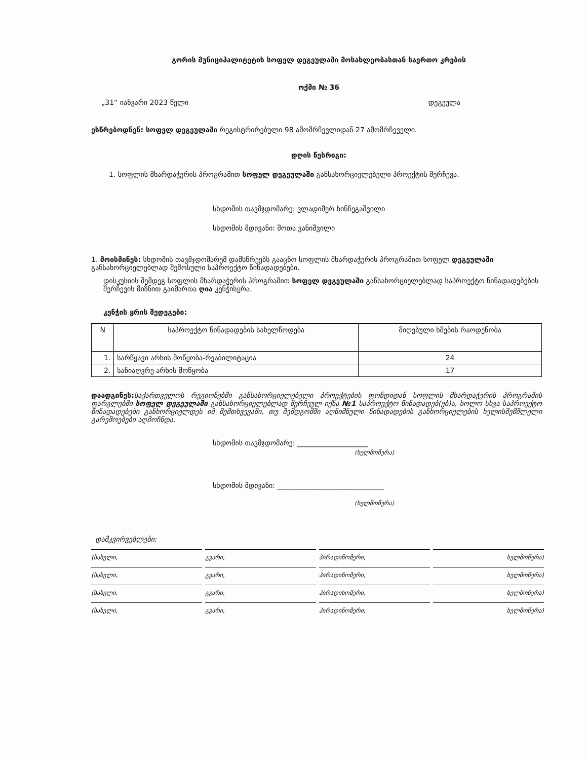გორის მუნიციპალიტეტის სოფელ დეგეულაში მოსახლეობასთან საერთო კრების
ოქმი № 36
„31“ იანვარი 2023 წელი დეგეულა
ესწრებოდნენ: სოფელ დეგეულაში რეგისტრირებული 98 ამომრჩევლიდან 27 ამომრჩეველი.
დღის წესრიგი:
1. სოფლის მხარდაჭერის პროგრამით სოფელ დეგეულაში განსახორციელებელი პროექტის შერჩევა.
სხდომის თავმჯდომარე: ვლადიმერ ხინჩეგაშვილი
სხდომის მდივანი: შოთა ვანიშვილი
1. მოისმინეს: სხდომის თავმჯდომარემ დამსწრეებს გააცნო სოფლის მხარდაჭერის პროგრამით სოფელ დეგეულაში განსახორციელებლად შემოსული საპროექტო წინადადებები.
დისკუსიის შემდეგ სოფლის მხარდაჭერის პროგრამით სოფელ დეგეულაში განსახორციელებლად საპროექტო წინადადებების შერჩევის მიზნით გაიმართა ღია კენჭისყრა.
კენჭის ყრის შედეგები:
| N | საპროექტო წინადადების სახელწოდება | მიღებული ხმების რაოდენობა |
| --- | --- | --- |
| 1. | სარწყავი არხის მოწყობა-რეაბილიტაცია | 24 |
| 2. | სანიაღვრე არხის მოწყობა | 17 |
დაადგინეს: საქართველოს რეგიონებში განსახორციელებელი პროექტების ფონდიდან სოფლის მხარდაჭერის პროგრამის ფარგლებში სოფელ დეგეულაში განსახორციელებლად შერჩეულ იქნა №1 საპროექტო წინადადებ(ებ)ა, ხოლო სხვა საპროექტო წინადადებები განხორციელდეს იმ შემთხვევაში, თუ შემდგომში აღნიშნული წინადადების განხორციელების ხელისშემშლელი გარემოებები აღმოჩნდა.
სხდომის თავმჯდომარე: ____________________
(ხელმოწერა)
სხდომის მდივანი: ______________________________
(ხელმოწერა)
დამკვირვებლები:
(სახელი, გვარი, პირადინომერი, ხელმოწერა)
(სახელი, გვარი, პირადინომერი, ხელმოწერა)
(სახელი, გვარი, პირადინომერი, ხელმოწერა)
(სახელი, გვარი, პირადინომერი, ხელმოწერა)